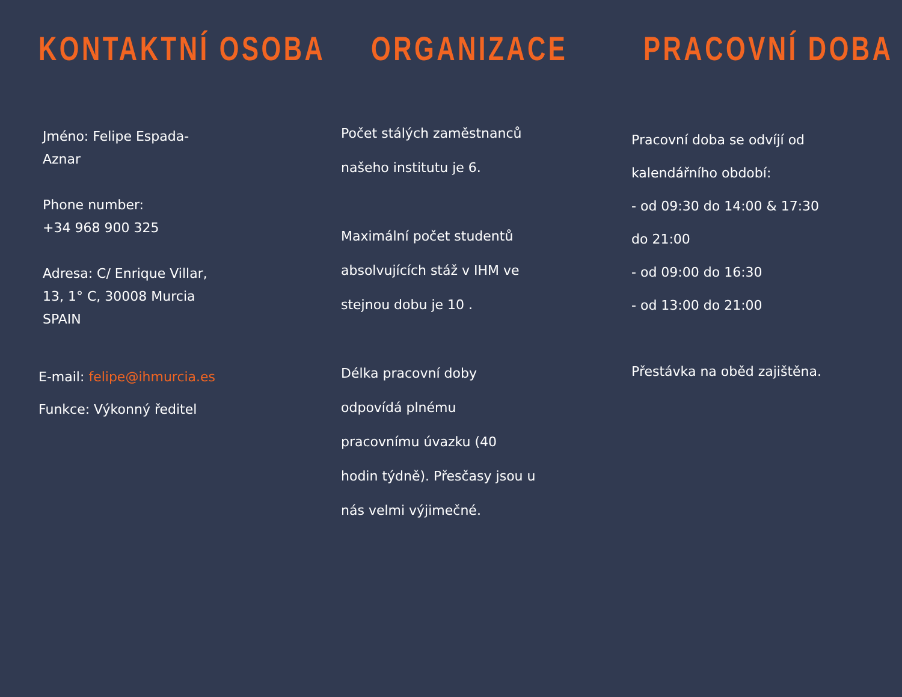KONTAKTNÍ OSOBA
Jméno: Felipe Espada-
Aznar
Phone number:
+34 968 900 325
Adresa: C/ Enrique Villar,
13, 1° C, 30008 Murcia
SPAIN
E-mail: felipe@ihmurcia.es
Funkce: Výkonný ředitel
ORGANIZACE
Počet stálých zaměstnanců
našeho institutu je 6.
Maximální počet studentů
absolvujících stáž v IHM ve
stejnou dobu je 10 .
Délka pracovní doby
odpovídá plnému
pracovnímu úvazku (40
hodin týdně). Přesčasy jsou u
nás velmi výjimečné.
PRACOVNÍ DOBA
Pracovní doba se odvíjí od
kalendářního období:
- od 09:30 do 14:00 & 17:30
do 21:00
- od 09:00 do 16:30
- od 13:00 do 21:00
Přestávka na oběd zajištěna.